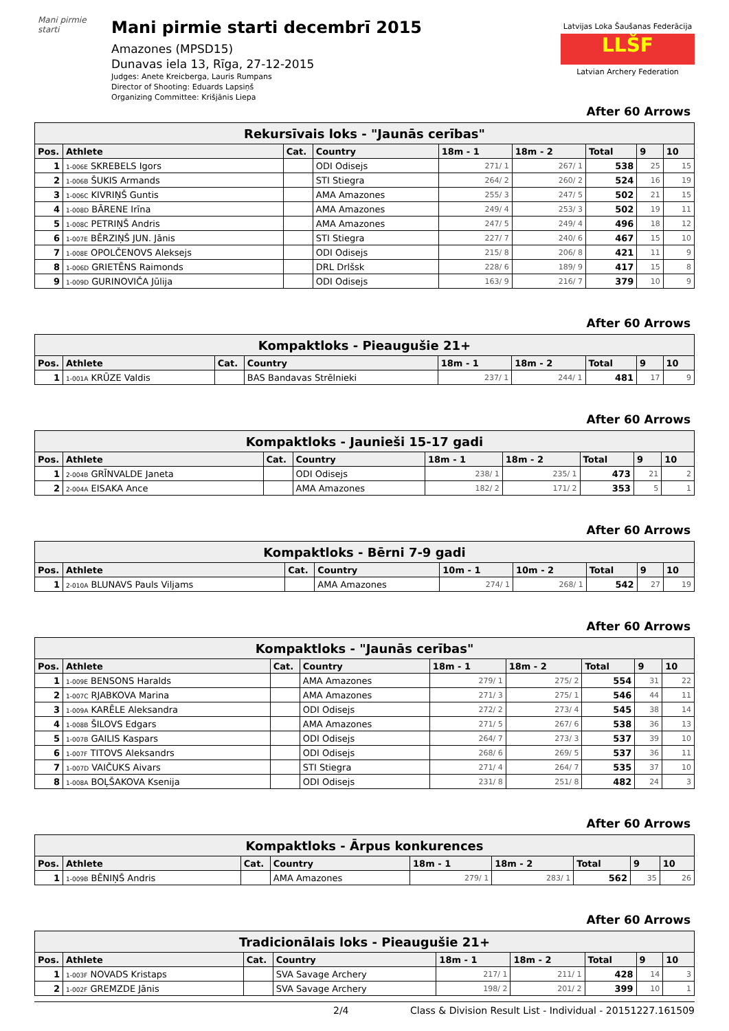Mani pirmie starti
Mani pirmie starti decembrī 2015
Amazones (MPSD15)
Dunavas iela 13, Rīga, 27-12-2015
Judges: Anete Kreicberga, Lauris Rumpans
Director of Shooting: Eduards Lapsiņš
Organizing Committee: Krišjānis Liepa
Latvijas Loka Šaušanas Federācija
LLŠF
Latvian Archery Federation
After 60 Arrows
| Rekursīvais loks - "Jaunās cerības" | | | | | | | | |
| --- | --- | --- | --- | --- | --- | --- | --- | --- |
| Pos. | Athlete | Cat. | Country | 18m - 1 | 18m - 2 | Total | 9 | 10 |
| 1 | 1-006E SKREBELS Igors | | ODI Odisejs | 271/ 1 | 267/ 1 | 538 | 25 | 15 |
| 2 | 1-006B ŠUKIS Armands | | STI Stiegra | 264/ 2 | 260/ 2 | 524 | 16 | 19 |
| 3 | 1-006C KIVRIŅŠ Guntis | | AMA Amazones | 255/ 3 | 247/ 5 | 502 | 21 | 15 |
| 4 | 1-008D BĀRENE Irīna | | AMA Amazones | 249/ 4 | 253/ 3 | 502 | 19 | 11 |
| 5 | 1-008C PETRIŅŠ Andris | | AMA Amazones | 247/ 5 | 249/ 4 | 496 | 18 | 12 |
| 6 | 1-007E BĒRZIŅŠ JUN. Jānis | | STI Stiegra | 227/ 7 | 240/ 6 | 467 | 15 | 10 |
| 7 | 1-008E OPOLČENOVS Aleksejs | | ODI Odisejs | 215/ 8 | 206/ 8 | 421 | 11 | 9 |
| 8 | 1-006D GRIETĒNS Raimonds | | DRL Drlšsk | 228/ 6 | 189/ 9 | 417 | 15 | 8 |
| 9 | 1-009D GURINOVIČA Jūlija | | ODI Odisejs | 163/ 9 | 216/ 7 | 379 | 10 | 9 |
After 60 Arrows
| Kompaktloks - Pieaugušie 21+ | | | | | | | | |
| --- | --- | --- | --- | --- | --- | --- | --- | --- |
| Pos. | Athlete | Cat. | Country | 18m - 1 | 18m - 2 | Total | 9 | 10 |
| 1 | 1-001A KRŪZE Valdis | | BAS Bandavas Strēlnieki | 237/ 1 | 244/ 1 | 481 | 17 | 9 |
After 60 Arrows
| Kompaktloks - Jaunieši 15-17 gadi | | | | | | | | |
| --- | --- | --- | --- | --- | --- | --- | --- | --- |
| Pos. | Athlete | Cat. | Country | 18m - 1 | 18m - 2 | Total | 9 | 10 |
| 1 | 2-004B GRĪNVALDE Janeta | | ODI Odisejs | 238/ 1 | 235/ 1 | 473 | 21 | 2 |
| 2 | 2-004A EISAKA Ance | | AMA Amazones | 182/ 2 | 171/ 2 | 353 | 5 | 1 |
After 60 Arrows
| Kompaktloks - Bērni 7-9 gadi | | | | | | | | |
| --- | --- | --- | --- | --- | --- | --- | --- | --- |
| Pos. | Athlete | Cat. | Country | 10m - 1 | 10m - 2 | Total | 9 | 10 |
| 1 | 2-010A BLUNAVS Pauls Viljams | | AMA Amazones | 274/ 1 | 268/ 1 | 542 | 27 | 19 |
After 60 Arrows
| Kompaktloks - "Jaunās cerības" | | | | | | | | |
| --- | --- | --- | --- | --- | --- | --- | --- | --- |
| Pos. | Athlete | Cat. | Country | 18m - 1 | 18m - 2 | Total | 9 | 10 |
| 1 | 1-009E BENSONS Haralds | | AMA Amazones | 279/ 1 | 275/ 2 | 554 | 31 | 22 |
| 2 | 1-007C RJABKOVA Marina | | AMA Amazones | 271/ 3 | 275/ 1 | 546 | 44 | 11 |
| 3 | 1-009A KARĒLE Aleksandra | | ODI Odisejs | 272/ 2 | 273/ 4 | 545 | 38 | 14 |
| 4 | 1-008B ŠILOVS Edgars | | AMA Amazones | 271/ 5 | 267/ 6 | 538 | 36 | 13 |
| 5 | 1-007B GAILIS Kaspars | | ODI Odisejs | 264/ 7 | 273/ 3 | 537 | 39 | 10 |
| 6 | 1-007F TITOVS Aleksandrs | | ODI Odisejs | 268/ 6 | 269/ 5 | 537 | 36 | 11 |
| 7 | 1-007D VAIČUKS Aivars | | STI Stiegra | 271/ 4 | 264/ 7 | 535 | 37 | 10 |
| 8 | 1-008A BOĻŠAKOVA Ksenija | | ODI Odisejs | 231/ 8 | 251/ 8 | 482 | 24 | 3 |
After 60 Arrows
| Kompaktloks - Ārpus konkurences | | | | | | | | |
| --- | --- | --- | --- | --- | --- | --- | --- | --- |
| Pos. | Athlete | Cat. | Country | 18m - 1 | 18m - 2 | Total | 9 | 10 |
| 1 | 1-009B BĒNIŅŠ Andris | | AMA Amazones | 279/ 1 | 283/ 1 | 562 | 35 | 26 |
After 60 Arrows
| Tradicionālais loks - Pieaugušie 21+ | | | | | | | | |
| --- | --- | --- | --- | --- | --- | --- | --- | --- |
| Pos. | Athlete | Cat. | Country | 18m - 1 | 18m - 2 | Total | 9 | 10 |
| 1 | 1-003F NOVADS Kristaps | | SVA Savage Archery | 217/ 1 | 211/ 1 | 428 | 14 | 3 |
| 2 | 1-002F GREMZDE Jānis | | SVA Savage Archery | 198/ 2 | 201/ 2 | 399 | 10 | 1 |
2/4 Class & Division Result List - Individual - 20151227.161509